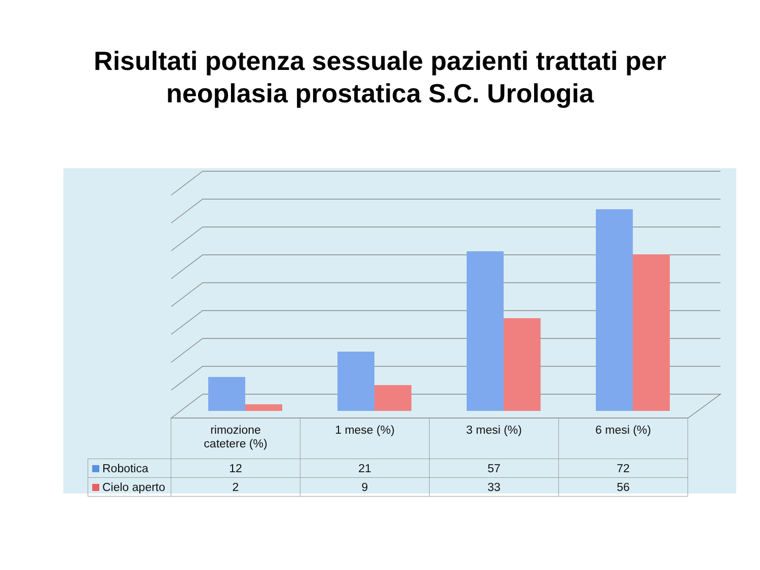Risultati potenza sessuale pazienti trattati per
neoplasia prostatica S.C. Urologia
| | rimozione catetere (%) | 1 mese (%) | 3 mesi (%) | 6 mesi (%) |
| --- | --- | --- | --- | --- |
| Robotica | 12 | 21 | 57 | 72 |
| Cielo aperto | 2 | 9 | 33 | 56 |